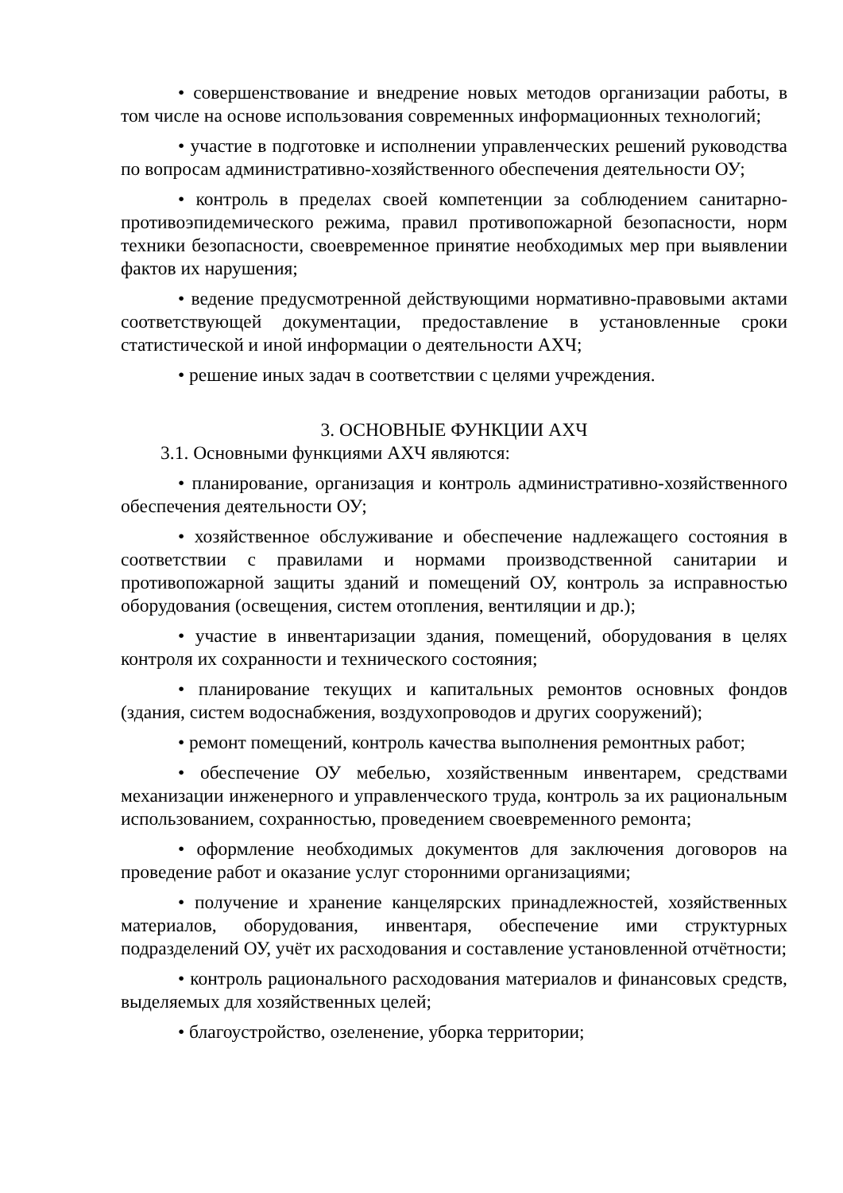• совершенствование и внедрение новых методов организации работы, в том числе на основе использования современных информационных технологий;
• участие в подготовке и исполнении управленческих решений руководства по вопросам административно-хозяйственного обеспечения деятельности ОУ;
• контроль в пределах своей компетенции за соблюдением санитарно-противоэпидемического режима, правил противопожарной безопасности, норм техники безопасности, своевременное принятие необходимых мер при выявлении фактов их нарушения;
• ведение предусмотренной действующими нормативно-правовыми актами соответствующей документации, предоставление в установленные сроки статистической и иной информации о деятельности АХЧ;
• решение иных задач в соответствии с целями учреждения.
3. ОСНОВНЫЕ ФУНКЦИИ АХЧ
3.1. Основными функциями АХЧ являются:
• планирование, организация и контроль административно-хозяйственного обеспечения деятельности ОУ;
• хозяйственное обслуживание и обеспечение надлежащего состояния в соответствии с правилами и нормами производственной санитарии и противопожарной защиты зданий и помещений ОУ, контроль за исправностью оборудования (освещения, систем отопления, вентиляции и др.);
• участие в инвентаризации здания, помещений, оборудования в целях контроля их сохранности и технического состояния;
• планирование текущих и капитальных ремонтов основных фондов (здания, систем водоснабжения, воздухопроводов и других сооружений);
• ремонт помещений, контроль качества выполнения ремонтных работ;
• обеспечение ОУ мебелью, хозяйственным инвентарем, средствами механизации инженерного и управленческого труда, контроль за их рациональным использованием, сохранностью, проведением своевременного ремонта;
• оформление необходимых документов для заключения договоров на проведение работ и оказание услуг сторонними организациями;
• получение и хранение канцелярских принадлежностей, хозяйственных материалов, оборудования, инвентаря, обеспечение ими структурных подразделений ОУ, учёт их расходования и составление установленной отчётности;
• контроль рационального расходования материалов и финансовых средств, выделяемых для хозяйственных целей;
• благоустройство, озеленение, уборка территории;